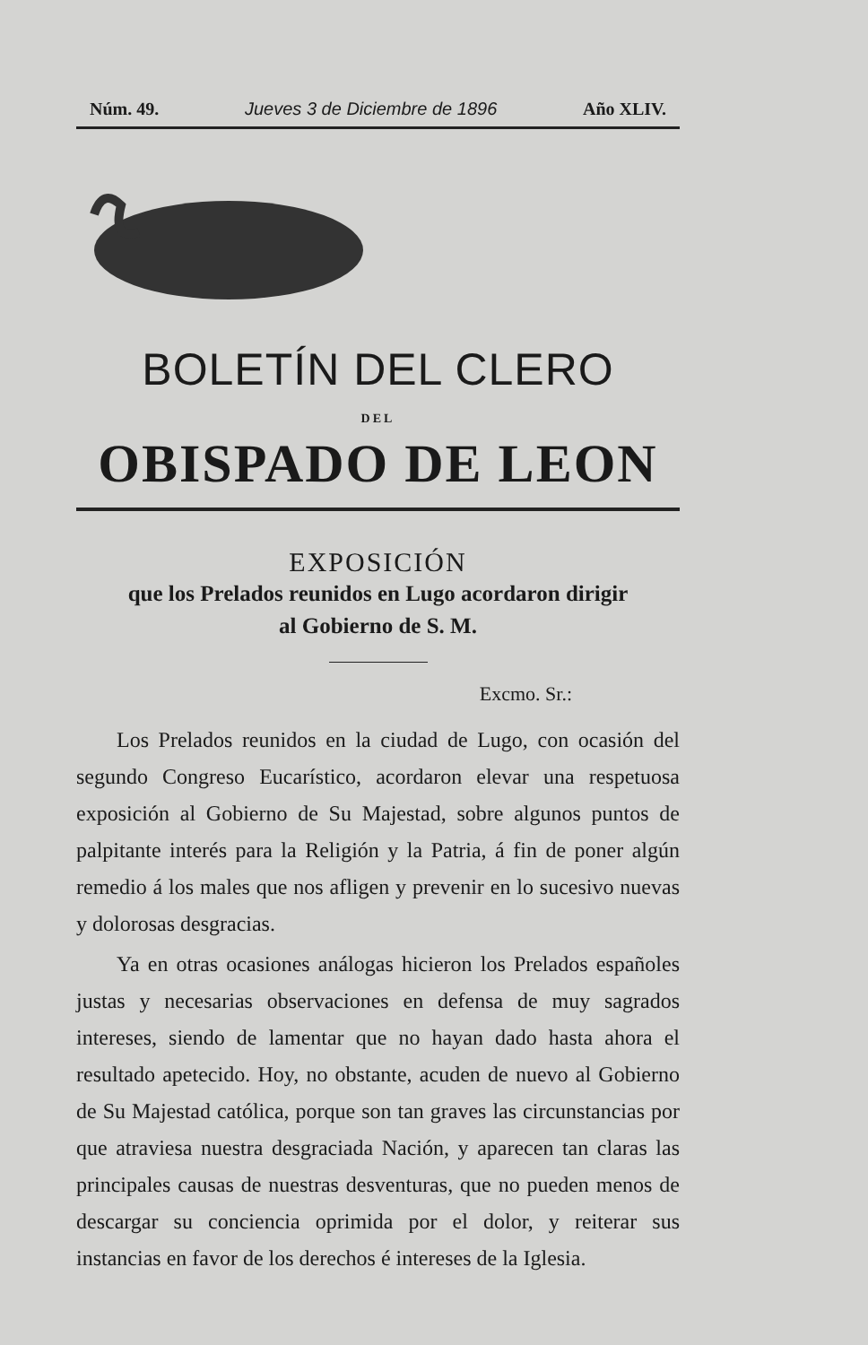Núm. 49. Jueves 3 de Diciembre de 1896 Año XLIV.
BOLETÍN DEL CLERO
DEL
OBISPADO DE LEON
EXPOSICIÓN
que los Prelados reunidos en Lugo acordaron dirigir
al Gobierno de S. M.
Excmo. Sr.:
Los Prelados reunidos en la ciudad de Lugo, con ocasión del segundo Congreso Eucarístico, acordaron elevar una respetuosa exposición al Gobierno de Su Majestad, sobre algunos puntos de palpitante interés para la Religión y la Patria, á fin de poner algún remedio á los males que nos afligen y prevenir en lo sucesivo nuevas y dolorosas desgracias.
Ya en otras ocasiones análogas hicieron los Prelados españoles justas y necesarias observaciones en defensa de muy sagrados intereses, siendo de lamentar que no hayan dado hasta ahora el resultado apetecido. Hoy, no obstante, acuden de nuevo al Gobierno de Su Majestad católica, porque son tan graves las circunstancias por que atraviesa nuestra desgraciada Nación, y aparecen tan claras las principales causas de nuestras desventuras, que no pueden menos de descargar su conciencia oprimida por el dolor, y reiterar sus instancias en favor de los derechos é intereses de la Iglesia.